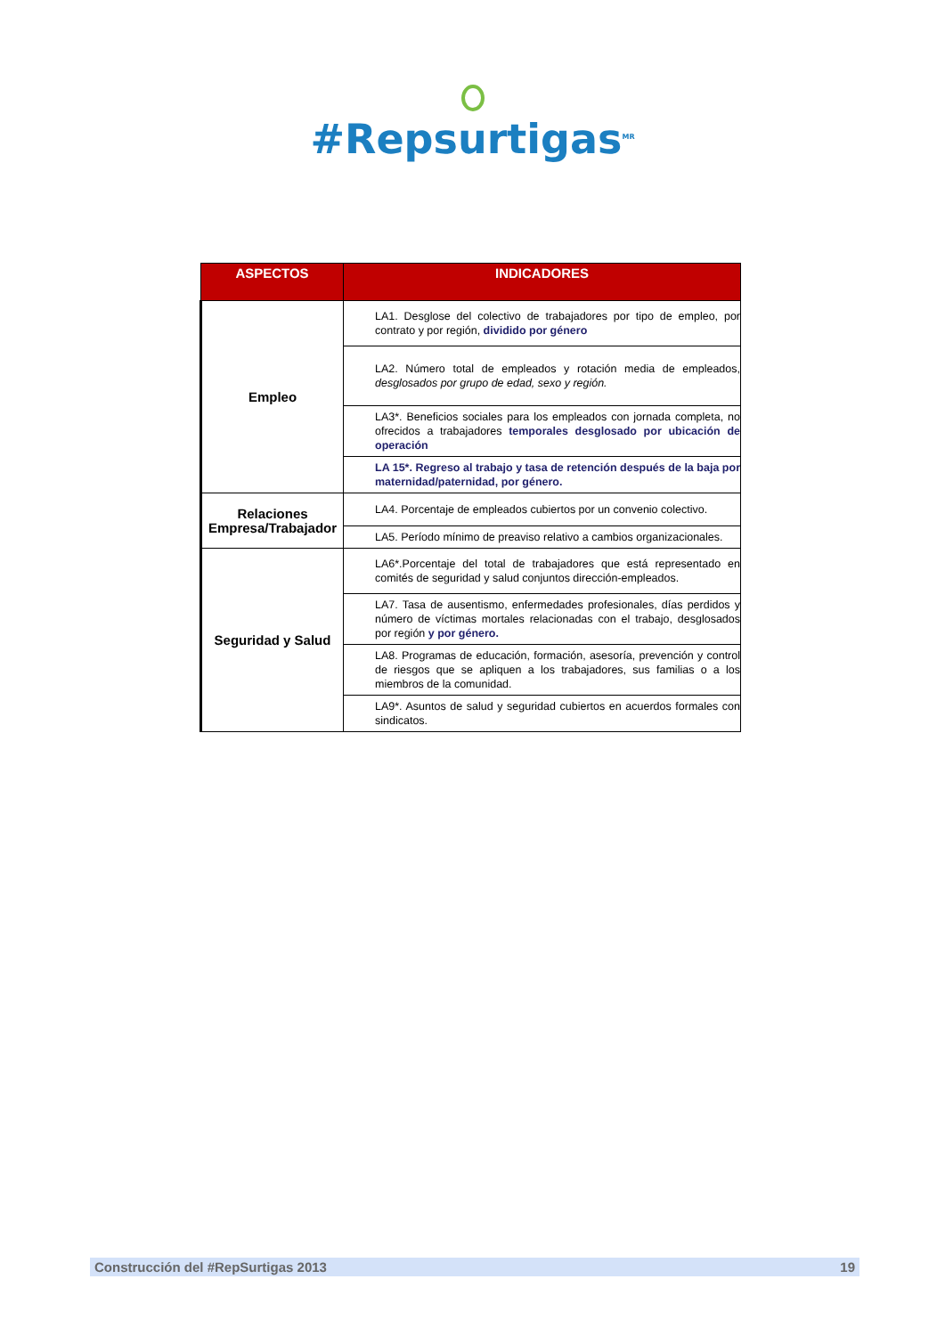#Repsurtigas<sup>MR</sup>
| ASPECTOS | INDICADORES |
| --- | --- |
| Empleo | LA1. Desglose del colectivo de trabajadores por tipo de empleo, por contrato y por región, dividido por género |
| | LA2. Número total de empleados y rotación media de empleados, desglosados por grupo de edad, sexo y región. |
| | LA3*. Beneficios sociales para los empleados con jornada completa, no ofrecidos a trabajadores temporales desglosado por ubicación de operación |
| | LA 15*. Regreso al trabajo y tasa de retención después de la baja por maternidad/paternidad, por género. |
| Relaciones Empresa/Trabajador | LA4. Porcentaje de empleados cubiertos por un convenio colectivo. |
| | LA5. Período mínimo de preaviso relativo a cambios organizacionales. |
| Seguridad y Salud | LA6*.Porcentaje del total de trabajadores que está representado en comités de seguridad y salud conjuntos dirección-empleados. |
| | LA7. Tasa de ausentismo, enfermedades profesionales, días perdidos y número de víctimas mortales relacionadas con el trabajo, desglosados por región y por género. |
| | LA8. Programas de educación, formación, asesoría, prevención y control de riesgos que se apliquen a los trabajadores, sus familias o a los miembros de la comunidad. |
| | LA9*. Asuntos de salud y seguridad cubiertos en acuerdos formales con sindicatos. |
Construcción del #RepSurtigas 2013 19